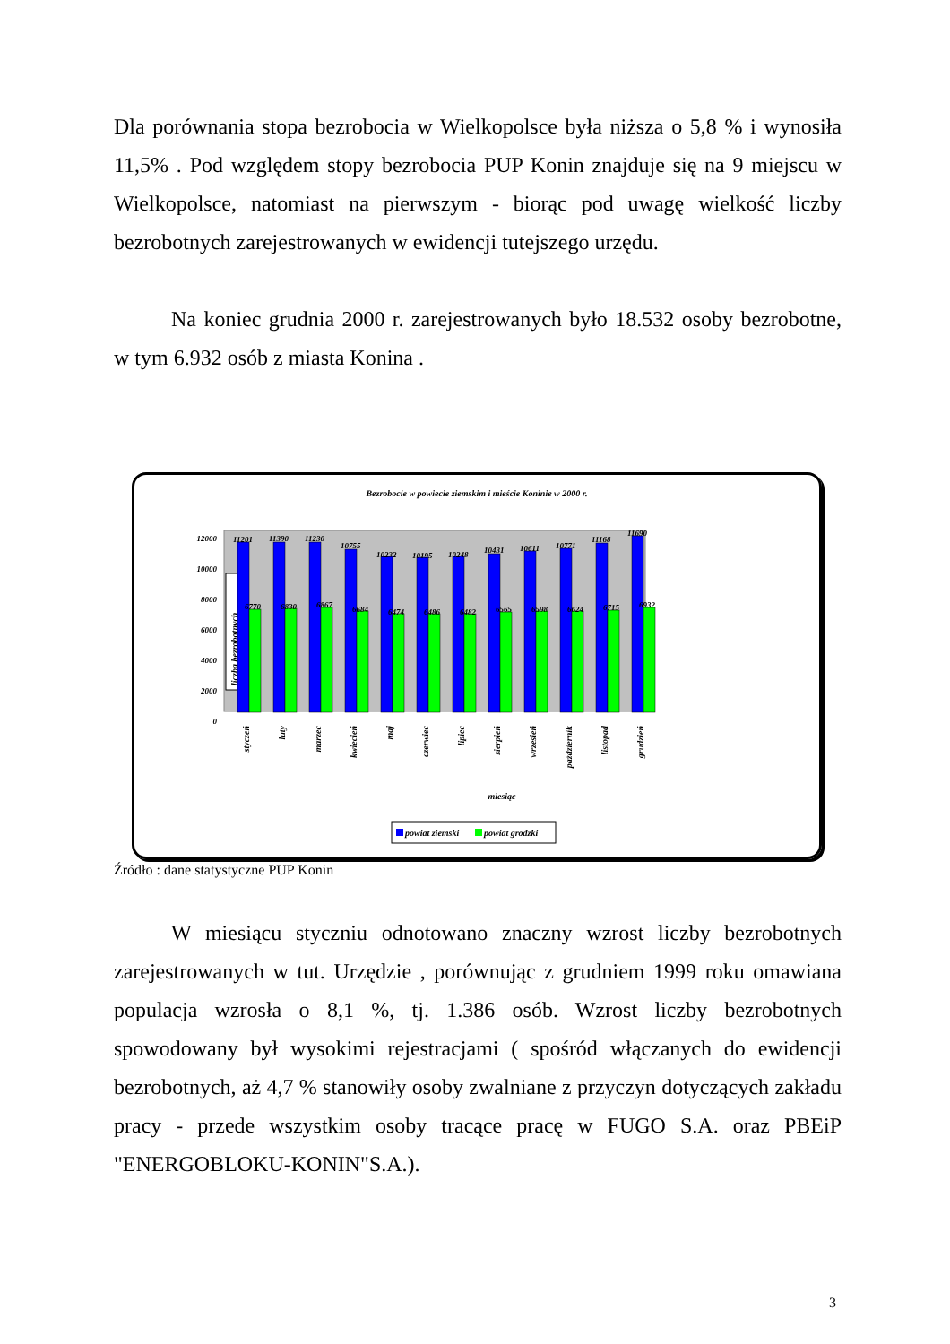Dla porównania stopa bezrobocia w Wielkopolsce była niższa o 5,8 % i wynosiła 11,5% . Pod względem stopy bezrobocia PUP Konin znajduje się na 9 miejscu w Wielkopolsce, natomiast na pierwszym - biorąc pod uwagę wielkość liczby bezrobotnych zarejestrowanych w ewidencji tutejszego urzędu.
Na koniec grudnia 2000 r. zarejestrowanych było 18.532 osoby bezrobotne, w tym 6.932 osób z miasta Konina .
Bezrobocie w powiecie ziemskim i mieście Koninie w 2000 r.
12000
10000
8000
6000
4000
2000
0
liczba bezrobotnych
11201
11390
11230
10755
10232
10195
10248
10431
10611
10771
11168
11690
6770
6830
6867
6684
6474
6486
6482
6565
6598
6624
6715
6932
styczeń
luty
marzec
kwiecień
maj
czerwiec
lipiec
sierpień
wrzesień
październik
listopad
grudzień
miesiąc
powiat ziemski
powiat grodzki
Źródło : dane statystyczne PUP Konin
W miesiącu styczniu odnotowano znaczny wzrost liczby bezrobotnych zarejestrowanych w tut. Urzędzie , porównując z grudniem 1999 roku omawiana populacja wzrosła o 8,1 %, tj. 1.386 osób. Wzrost liczby bezrobotnych spowodowany był wysokimi rejestracjami ( spośród włączanych do ewidencji bezrobotnych, aż 4,7 % stanowiły osoby zwalniane z przyczyn dotyczących zakładu pracy - przede wszystkim osoby tracące pracę w FUGO S.A. oraz PBEiP "ENERGOBLOKU-KONIN"S.A.).
3